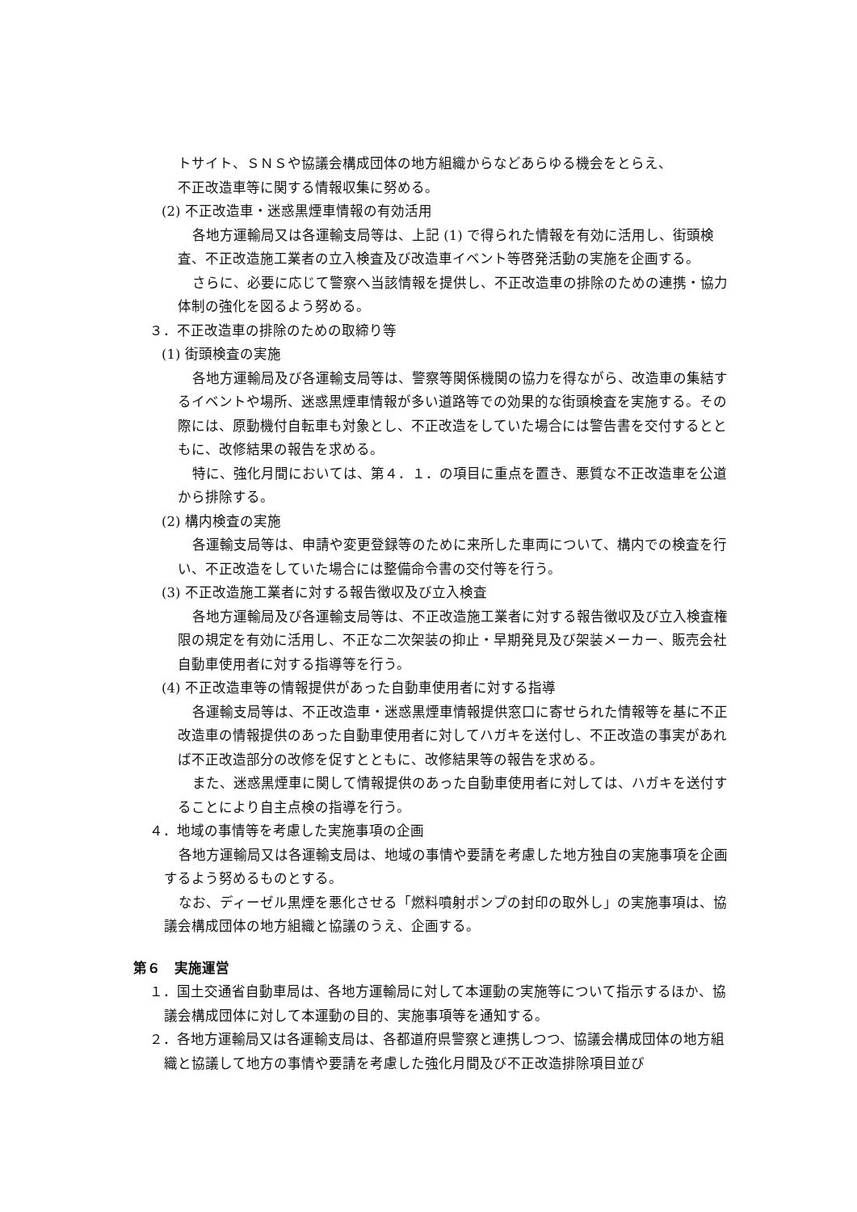トサイト、ＳＮＳや協議会構成団体の地方組織からなどあらゆる機会をとらえ、
不正改造車等に関する情報収集に努める。
(2) 不正改造車・迷惑黒煙車情報の有効活用
各地方運輸局又は各運輸支局等は、上記 (1) で得られた情報を有効に活用し、街頭検査、不正改造施工業者の立入検査及び改造車イベント等啓発活動の実施を企画する。
さらに、必要に応じて警察へ当該情報を提供し、不正改造車の排除のための連携・協力体制の強化を図るよう努める。
３．不正改造車の排除のための取締り等
(1) 街頭検査の実施
各地方運輸局及び各運輸支局等は、警察等関係機関の協力を得ながら、改造車の集結するイベントや場所、迷惑黒煙車情報が多い道路等での効果的な街頭検査を実施する。その際には、原動機付自転車も対象とし、不正改造をしていた場合には警告書を交付するとともに、改修結果の報告を求める。
特に、強化月間においては、第４．１．の項目に重点を置き、悪質な不正改造車を公道から排除する。
(2) 構内検査の実施
各運輸支局等は、申請や変更登録等のために来所した車両について、構内での検査を行い、不正改造をしていた場合には整備命令書の交付等を行う。
(3) 不正改造施工業者に対する報告徴収及び立入検査
各地方運輸局及び各運輸支局等は、不正改造施工業者に対する報告徴収及び立入検査権限の規定を有効に活用し、不正な二次架装の抑止・早期発見及び架装メーカー、販売会社自動車使用者に対する指導等を行う。
(4) 不正改造車等の情報提供があった自動車使用者に対する指導
各運輸支局等は、不正改造車・迷惑黒煙車情報提供窓口に寄せられた情報等を基に不正改造車の情報提供のあった自動車使用者に対してハガキを送付し、不正改造の事実があれば不正改造部分の改修を促すとともに、改修結果等の報告を求める。
また、迷惑黒煙車に関して情報提供のあった自動車使用者に対しては、ハガキを送付することにより自主点検の指導を行う。
４．地域の事情等を考慮した実施事項の企画
各地方運輸局又は各運輸支局は、地域の事情や要請を考慮した地方独自の実施事項を企画するよう努めるものとする。
なお、ディーゼル黒煙を悪化させる「燃料噴射ポンプの封印の取外し」の実施事項は、協議会構成団体の地方組織と協議のうえ、企画する。
第６　実施運営
１．国土交通省自動車局は、各地方運輸局に対して本運動の実施等について指示するほか、協議会構成団体に対して本運動の目的、実施事項等を通知する。
２．各地方運輸局又は各運輸支局は、各都道府県警察と連携しつつ、協議会構成団体の地方組織と協議して地方の事情や要請を考慮した強化月間及び不正改造排除項目並び